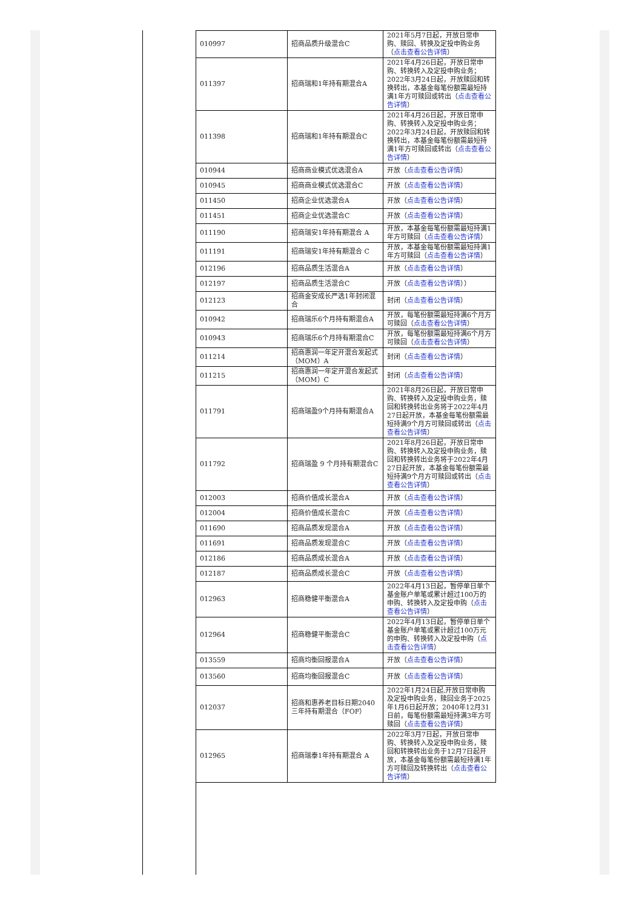| 010997 | 招商品质升级混合C | 2021年5月7日起，开放日常申购、赎回、转换及定投申购业务（ 点击查看公告详情 ） |
| 011397 | 招商瑞和1年持有期混合A | 2021年4月26日起，开放日常申购、转换转入及定投申购业务；2022年3月24日起，开放赎回和转换转出，本基金每笔份额需最短持满1年方可赎回或转出（ 点击查看公告详情 ） |
| 011398 | 招商瑞和1年持有期混合C | 2021年4月26日起，开放日常申购、转换转入及定投申购业务；2022年3月24日起，开放赎回和转换转出，本基金每笔份额需最短持满1年方可赎回或转出（ 点击查看公告详情 ） |
| 010944 | 招商商业模式优选混合A | 开放（ 点击查看公告详情 ） |
| 010945 | 招商商业模式优选混合C | 开放（ 点击查看公告详情 ） |
| 011450 | 招商企业优选混合A | 开放（ 点击查看公告详情 ） |
| 011451 | 招商企业优选混合C | 开放（ 点击查看公告详情 ） |
| 011190 | 招商瑞安1年持有期混合 A | 开放，本基金每笔份额需最短持满1年方可赎回（ 点击查看公告详情 ） |
| 011191 | 招商瑞安1年持有期混合 C | 开放，本基金每笔份额需最短持满1年方可赎回（ 点击查看公告详情 ） |
| 012196 | 招商品质生活混合A | 开放（ 点击查看公告详情 ） |
| 012197 | 招商品质生活混合C | 开放（ 点击查看公告详情 ）） |
| 012123 | 招商金安成长严选1年封闭混合 | 封闭（ 点击查看公告详情 ） |
| 010942 | 招商瑞乐6个月持有期混合A | 开放，每笔份额需最短持满6个月方可赎回（ 点击查看公告详情 ） |
| 010943 | 招商瑞乐6个月持有期混合C | 开放，每笔份额需最短持满6个月方可赎回（ 点击查看公告详情 ） |
| 011214 | 招商惠润一年定开混合发起式（MOM）A | 封闭（ 点击查看公告详情 ） |
| 011215 | 招商惠润一年定开混合发起式（MOM）C | 封闭（ 点击查看公告详情 ） |
| 011791 | 招商瑞盈9个月持有期混合A | 2021年8月26日起，开放日常申购、转换转入及定投申购业务，赎回和转换转出业务将于2022年4月27日起开放，本基金每笔份额需最短持满9个月方可赎回或转出（ 点击查看公告详情 ） |
| 011792 | 招商瑞盈 9 个月持有期混合C | 2021年8月26日起，开放日常申购、转换转入及定投申购业务，赎回和转换转出业务将于2022年4月27日起开放，本基金每笔份额需最短持满9个月方可赎回或转出（ 点击查看公告详情 ） |
| 012003 | 招商价值成长混合A | 开放（ 点击查看公告详情 ） |
| 012004 | 招商价值成长混合C | 开放（ 点击查看公告详情 ） |
| 011690 | 招商品质发现混合A | 开放（ 点击查看公告详情 ） |
| 011691 | 招商品质发现混合C | 开放（ 点击查看公告详情 ） |
| 012186 | 招商品质成长混合A | 开放（ 点击查看公告详情 ） |
| 012187 | 招商品质成长混合C | 开放（ 点击查看公告详情 ） |
| 012963 | 招商稳健平衡混合A | 2022年4月13日起，暂停单日单个基金账户单笔或累计超过100万的申购、转换转入及定投申购（ 点击查看公告详情 ） |
| 012964 | 招商稳健平衡混合C | 2022年4月13日起，暂停单日单个基金账户单笔或累计超过100万元的申购、转换转入及定投申购（ 点击查看公告详情 ） |
| 013559 | 招商均衡回报混合A | 开放（ 点击查看公告详情 ） |
| 013560 | 招商均衡回报混合C | 开放（ 点击查看公告详情 ） |
| 012037 | 招商和惠养老目标日期2040三年持有期混合（FOF） | 2022年1月24日起,开放日常申购及定投申购业务，赎回业务于2025年1月6日起开放；2040年12月31日前，每笔份额需最短持满3年方可赎回（ 点击查看公告详情 ） |
| 012965 | 招商瑞泰1年持有期混合 A | 2022年3月7日起，开放日常申购、转换转入及定投申购业务，赎回和转换转出业务于12月7日起开放，本基金每笔份额需最短持满1年方可赎回及转换转出（ 点击查看公告详情 ） |